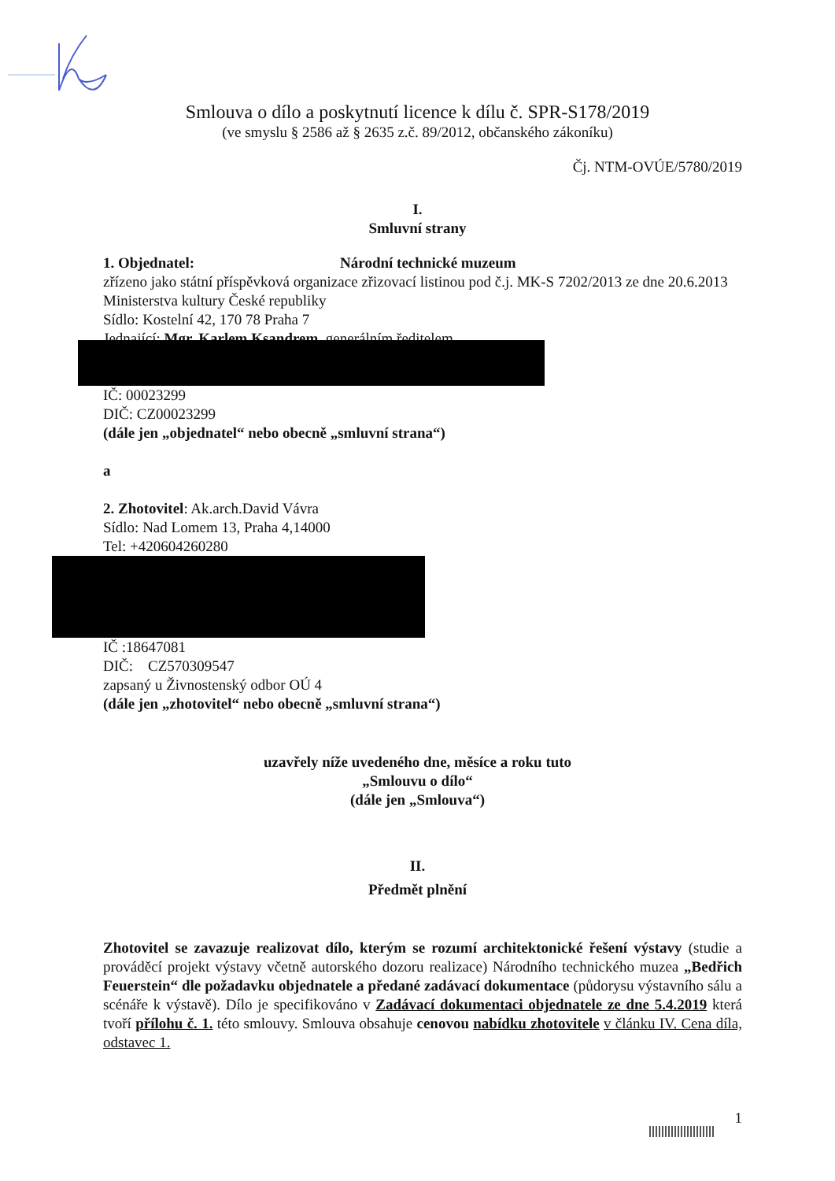Smlouva o dílo a poskytnutí licence k dílu č. SPR-S178/2019
(ve smyslu § 2586 až § 2635 z.č. 89/2012, občanského zákoníku)
Čj. NTM-OVÚE/5780/2019
I.
Smluvní strany
1. Objednatel: Národní technické muzeum
zřízeno jako státní příspěvková organizace zřizovací listinou pod č.j. MK-S 7202/2013 ze dne 20.6.2013 Ministerstva kultury České republiky
Sídlo: Kostelní 42, 170 78 Praha 7
Jednající: Mgr. Karlem Ksandrem, generálním ředitelem
IČ: 00023299
DIČ: CZ00023299
(dále jen „objednatel“ nebo obecně „smluvní strana“)
a
2. Zhotovitel: Ak.arch.David Vávra
Sídlo: Nad Lomem 13, Praha 4,14000
Tel: +420604260280
IČ :18647081
DIČ: CZ570309547
zapsaný u Živnostenský odbor OÚ 4
(dále jen „zhotovitel“ nebo obecně „smluvní strana“)
uzavřely níže uvedeného dne, měsíce a roku tuto
„Smlouvu o dílo“
(dále jen „Smlouva“)
II.
Předmět plnění
Zhotovitel se zavazuje realizovat dílo, kterým se rozumí architektonické řešení výstavy (studie a prováděcí projekt výstavy včetně autorského dozoru realizace) Národního technického muzea „Bedřich Feuerstein“ dle požadavku objednatele a předané zadávací dokumentace (půdorysu výstavního sálu a scénáře k výstavě). Dílo je specifikováno v Zadávací dokumentaci objednatele ze dne 5.4.2019 která tvoří přílohu č. 1. této smlouvy. Smlouva obsahuje cenovou nabídku zhotovitele v článku IV. Cena díla, odstavec 1.
1